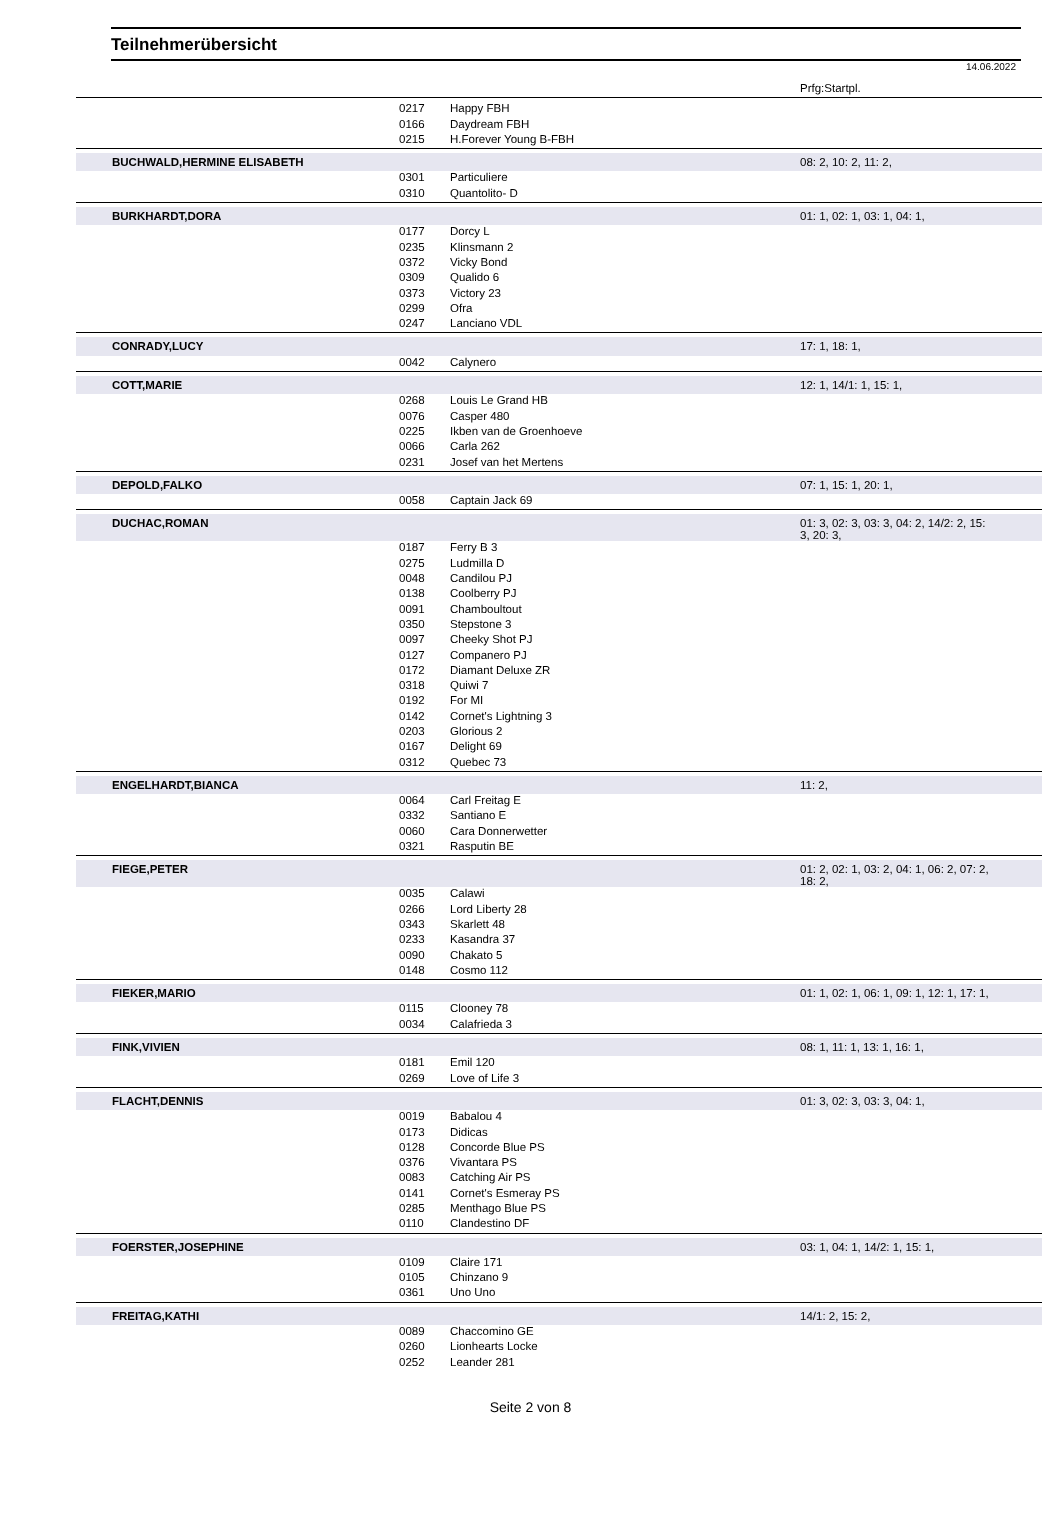Teilnehmerübersicht
14.06.2022
| | | | Prfg:Startpl. |
| | 0217 | Happy FBH | |
| | 0166 | Daydream FBH | |
| | 0215 | H.Forever Young B-FBH | |
| BUCHWALD,HERMINE ELISABETH | | | 08: 2, 10: 2, 11: 2, |
| | 0301 | Particuliere | |
| | 0310 | Quantolito- D | |
| BURKHARDT,DORA | | | 01: 1, 02: 1, 03: 1, 04: 1, |
| | 0177 | Dorcy L | |
| | 0235 | Klinsmann 2 | |
| | 0372 | Vicky Bond | |
| | 0309 | Qualido 6 | |
| | 0373 | Victory 23 | |
| | 0299 | Ofra | |
| | 0247 | Lanciano VDL | |
| CONRADY,LUCY | | | 17: 1, 18: 1, |
| | 0042 | Calynero | |
| COTT,MARIE | | | 12: 1, 14/1: 1, 15: 1, |
| | 0268 | Louis Le Grand HB | |
| | 0076 | Casper 480 | |
| | 0225 | Ikben van de Groenhoeve | |
| | 0066 | Carla 262 | |
| | 0231 | Josef van het Mertens | |
| DEPOLD,FALKO | | | 07: 1, 15: 1, 20: 1, |
| | 0058 | Captain Jack 69 | |
| DUCHAC,ROMAN | | | 01: 3, 02: 3, 03: 3, 04: 2, 14/2: 2, 15: 3, 20: 3, |
| | 0187 | Ferry B 3 | |
| | 0275 | Ludmilla D | |
| | 0048 | Candilou PJ | |
| | 0138 | Coolberry PJ | |
| | 0091 | Chamboultout | |
| | 0350 | Stepstone 3 | |
| | 0097 | Cheeky Shot PJ | |
| | 0127 | Companero PJ | |
| | 0172 | Diamant Deluxe ZR | |
| | 0318 | Quiwi 7 | |
| | 0192 | For MI | |
| | 0142 | Cornet's Lightning 3 | |
| | 0203 | Glorious 2 | |
| | 0167 | Delight 69 | |
| | 0312 | Quebec 73 | |
| ENGELHARDT,BIANCA | | | 11: 2, |
| | 0064 | Carl Freitag E | |
| | 0332 | Santiano E | |
| | 0060 | Cara Donnerwetter | |
| | 0321 | Rasputin BE | |
| FIEGE,PETER | | | 01: 2, 02: 1, 03: 2, 04: 1, 06: 2, 07: 2, 18: 2, |
| | 0035 | Calawi | |
| | 0266 | Lord Liberty 28 | |
| | 0343 | Skarlett 48 | |
| | 0233 | Kasandra 37 | |
| | 0090 | Chakato 5 | |
| | 0148 | Cosmo 112 | |
| FIEKER,MARIO | | | 01: 1, 02: 1, 06: 1, 09: 1, 12: 1, 17: 1, |
| | 0115 | Clooney 78 | |
| | 0034 | Calafrieda 3 | |
| FINK,VIVIEN | | | 08: 1, 11: 1, 13: 1, 16: 1, |
| | 0181 | Emil 120 | |
| | 0269 | Love of Life 3 | |
| FLACHT,DENNIS | | | 01: 3, 02: 3, 03: 3, 04: 1, |
| | 0019 | Babalou 4 | |
| | 0173 | Didicas | |
| | 0128 | Concorde Blue PS | |
| | 0376 | Vivantara PS | |
| | 0083 | Catching Air PS | |
| | 0141 | Cornet's Esmeray PS | |
| | 0285 | Menthago Blue PS | |
| | 0110 | Clandestino DF | |
| FOERSTER,JOSEPHINE | | | 03: 1, 04: 1, 14/2: 1, 15: 1, |
| | 0109 | Claire 171 | |
| | 0105 | Chinzano 9 | |
| | 0361 | Uno Uno | |
| FREITAG,KATHI | | | 14/1: 2, 15: 2, |
| | 0089 | Chaccomino GE | |
| | 0260 | Lionhearts Locke | |
| | 0252 | Leander 281 | |
Seite 2 von 8